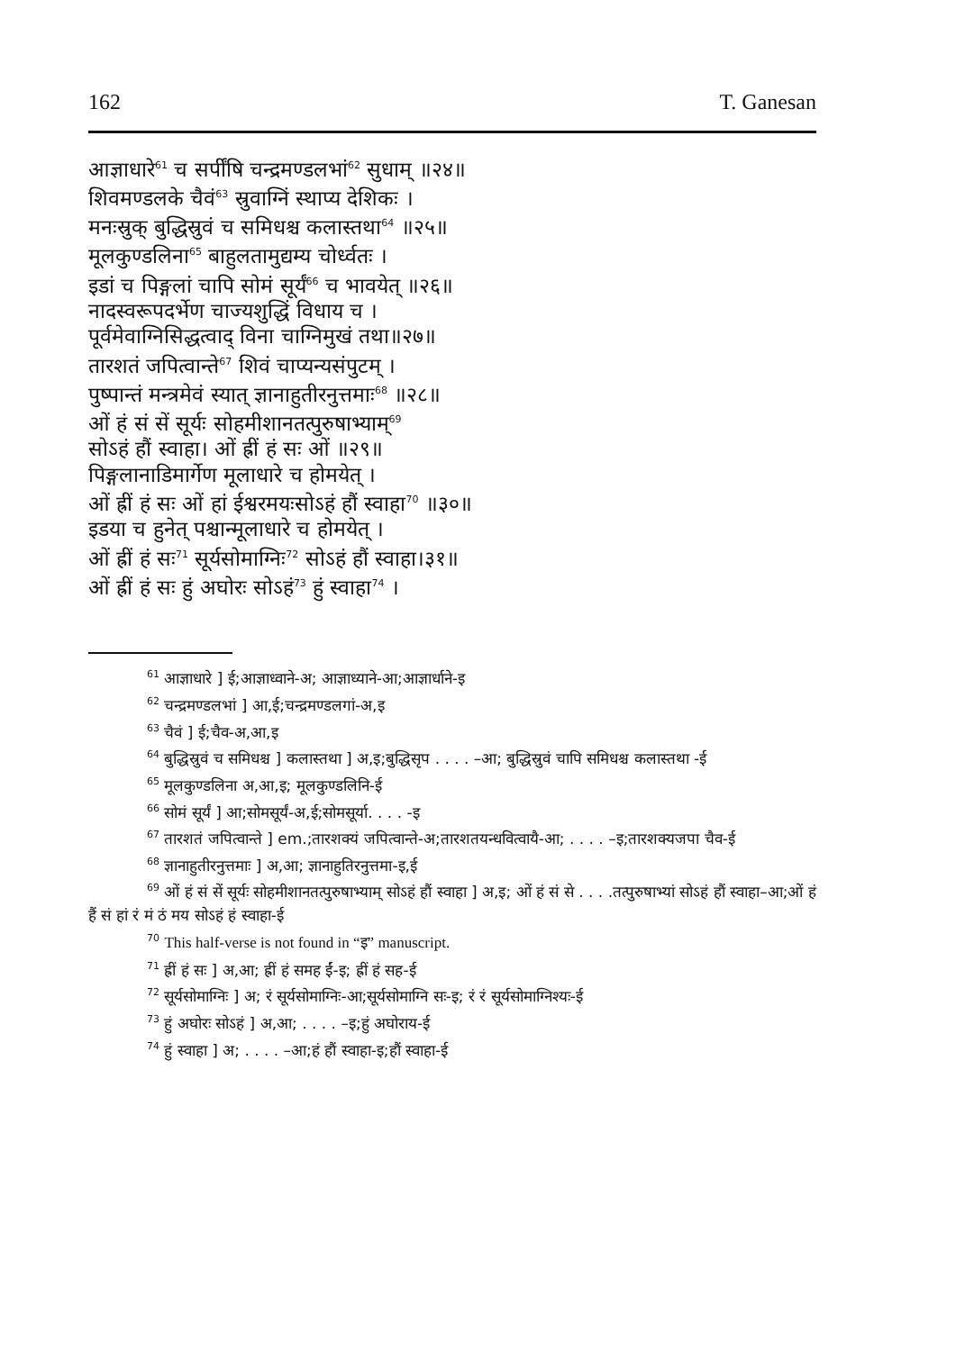162 T. Ganesan
आज्ञाधारे<sup>61</sup> च सर्पींषि चन्द्रमण्डलभां<sup>62</sup> सुधाम् ॥२४॥
शिवमण्डलके चैवं<sup>63</sup> स्रुवाग्निं स्थाप्य देशिकः ।
मनःस्रुक् बुद्धिस्रुवं च समिधश्च कलास्तथा<sup>64</sup> ॥२५॥
मूलकुण्डलिना<sup>65</sup> बाहुलतामुद्यम्य चोर्ध्वतः ।
इडां च पिङ्गलां चापि सोमं सूर्यं<sup>66</sup> च भावयेत् ॥२६॥
नादस्वरूपदर्भेण चाज्यशुद्धिं विधाय च ।
पूर्वमेवाग्निसिद्धत्वाद् विना चाग्निमुखं तथा॥२७॥
तारशतं जपित्वान्ते<sup>67</sup> शिवं चाप्यन्यसंपुटम् ।
पुष्पान्तं मन्त्रमेवं स्यात् ज्ञानाहुतीरनुत्तमाः<sup>68</sup> ॥२८॥
ओं हं सं सें सूर्यः सोहमीशानतत्पुरुषाभ्याम्<sup>69</sup>
सोऽहं हौं स्वाहा। ओं ह्रीं हं सः ओं ॥२९॥
पिङ्गलानाडिमार्गेण मूलाधारे च होमयेत् ।
ओं ह्रीं हं सः ओं हां ईश्वरमयःसोऽहं हौं स्वाहा<sup>70</sup> ॥३०॥
इडया च हुनेत् पश्चान्मूलाधारे च होमयेत् ।
ओं ह्रीं हं सः<sup>71</sup> सूर्यसोमाग्निः<sup>72</sup> सोऽहं हौं स्वाहा।३१॥
ओं ह्रीं हं सः हुं अघोरः सोऽहं<sup>73</sup> हुं स्वाहा<sup>74</sup> ।
<sup>61</sup> आज्ञाधारे ] ई;आज्ञाध्वाने-अ; आज्ञाध्याने-आ;आज्ञार्धाने-इ
<sup>62</sup> चन्द्रमण्डलभां ] आ,ई;चन्द्रमण्डलगां-अ,इ
<sup>63</sup> चैवं ] ई;चैव-अ,आ,इ
<sup>64</sup> बुद्धिस्रुवं च समिधश्च ] कलास्तथा ] अ,इ;बुद्धिसृप . . . . –आ; बुद्धिस्रुवं चापि समिधश्च कलास्तथा -ई
<sup>65</sup> मूलकुण्डलिना अ,आ,इ; मूलकुण्डलिनि-ई
<sup>66</sup> सोमं सूर्यं ] आ;सोमसूर्यं-अ,ई;सोमसूर्या. . . . -इ
<sup>67</sup> तारशतं जपित्वान्ते ] em.;तारशक्यं जपित्वान्ते-अ;तारशतयन्धवित्वायै-आ; . . . . –इ;तारशक्यजपा चैव-ई
<sup>68</sup> ज्ञानाहुतीरनुत्तमाः ] अ,आ; ज्ञानाहुतिरनुत्तमा-इ,ई
<sup>69</sup> ओं हं सं सें सूर्यः सोहमीशानतत्पुरुषाभ्याम् सोऽहं हौं स्वाहा ] अ,इ; ओं हं सं से . . . .तत्पुरुषाभ्यां सोऽहं हौं स्वाहा–आ;ओं हं हैं सं हां रं मं ठं मय सोऽहं हं स्वाहा-ई
<sup>70</sup> This half-verse is not found in “इ” manuscript.
<sup>71</sup> ह्रीं हं सः ] अ,आ; ह्रीं हं समह ईं-इ; ह्रीं हं सह-ई
<sup>72</sup> सूर्यसोमाग्निः ] अ; रं सूर्यसोमाग्निः-आ;सूर्यसोमाग्नि सः-इ; रं रं सूर्यसोमाग्निश्यः-ई
<sup>73</sup> हुं अघोरः सोऽहं ] अ,आ; . . . . –इ;हुं अघोराय-ई
<sup>74</sup> हुं स्वाहा ] अ; . . . . –आ;हं हौं स्वाहा-इ;हौं स्वाहा-ई